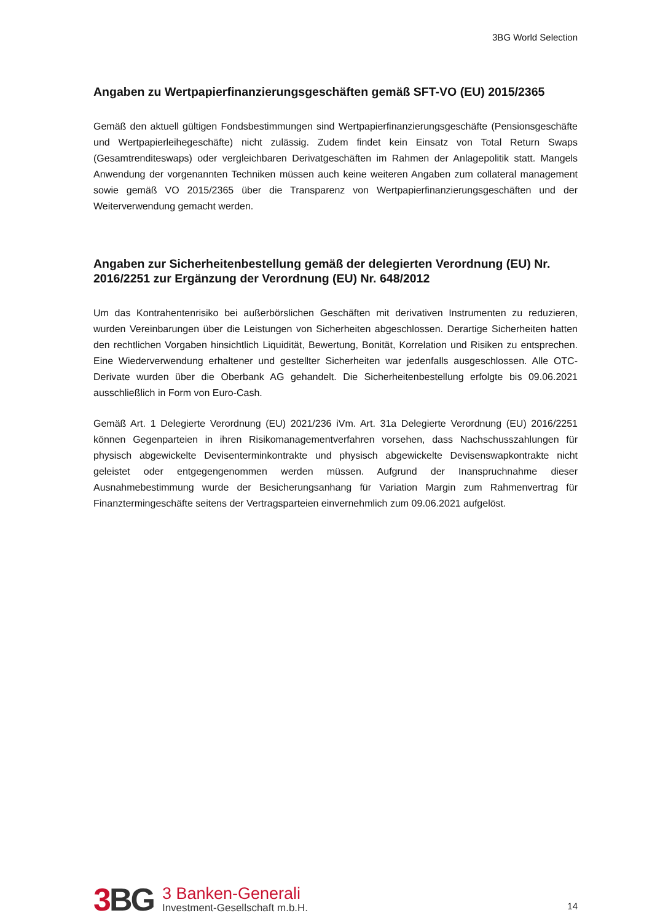3BG World Selection
Angaben zu Wertpapierfinanzierungsgeschäften gemäß SFT-VO (EU) 2015/2365
Gemäß den aktuell gültigen Fondsbestimmungen sind Wertpapierfinanzierungsgeschäfte (Pensionsgeschäfte und Wertpapierleihegeschäfte) nicht zulässig. Zudem findet kein Einsatz von Total Return Swaps (Gesamtrenditeswaps) oder vergleichbaren Derivatgeschäften im Rahmen der Anlagepolitik statt. Mangels Anwendung der vorgenannten Techniken müssen auch keine weiteren Angaben zum collateral management sowie gemäß VO 2015/2365 über die Transparenz von Wertpapierfinanzierungsgeschäften und der Weiterverwendung gemacht werden.
Angaben zur Sicherheitenbestellung gemäß der delegierten Verordnung (EU) Nr. 2016/2251 zur Ergänzung der Verordnung (EU) Nr. 648/2012
Um das Kontrahentenrisiko bei außerbörslichen Geschäften mit derivativen Instrumenten zu reduzieren, wurden Vereinbarungen über die Leistungen von Sicherheiten abgeschlossen. Derartige Sicherheiten hatten den rechtlichen Vorgaben hinsichtlich Liquidität, Bewertung, Bonität, Korrelation und Risiken zu entsprechen. Eine Wiederverwendung erhaltener und gestellter Sicherheiten war jedenfalls ausgeschlossen. Alle OTC-Derivate wurden über die Oberbank AG gehandelt. Die Sicherheitenbestellung erfolgte bis 09.06.2021 ausschließlich in Form von Euro-Cash.
Gemäß Art. 1 Delegierte Verordnung (EU) 2021/236 iVm. Art. 31a Delegierte Verordnung (EU) 2016/2251 können Gegenparteien in ihren Risikomanagementverfahren vorsehen, dass Nachschusszahlungen für physisch abgewickelte Devisenterminkontrakte und physisch abgewickelte Devisenswapkontrakte nicht geleistet oder entgegengenommen werden müssen. Aufgrund der Inanspruchnahme dieser Ausnahmebestimmung wurde der Besicherungsanhang für Variation Margin zum Rahmenvertrag für Finanztermingeschäfte seitens der Vertragsparteien einvernehmlich zum 09.06.2021 aufgelöst.
3 BG
3 Banken-Generali
Investment-Gesellschaft m.b.H.
14